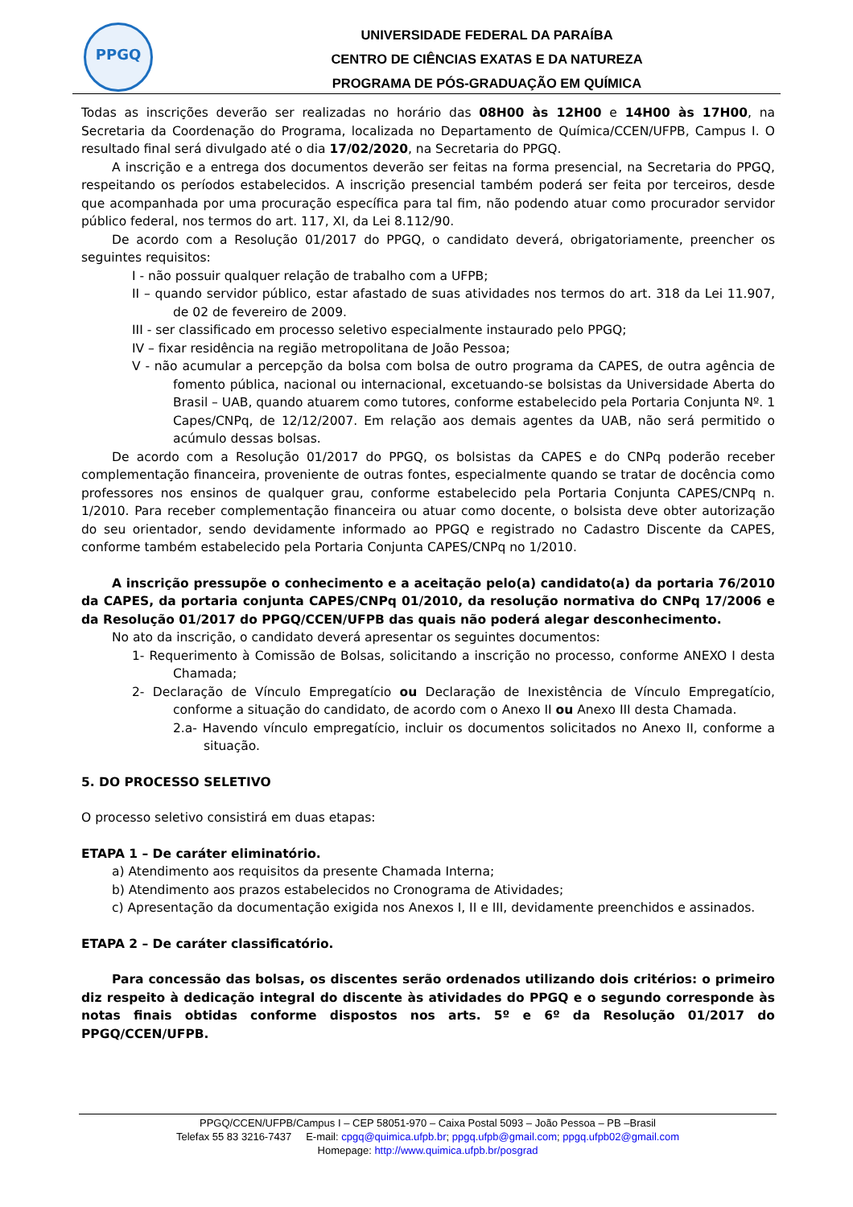PPGQ
UNIVERSIDADE FEDERAL DA PARAÍBA
CENTRO DE CIÊNCIAS EXATAS E DA NATUREZA
PROGRAMA DE PÓS-GRADUAÇÃO EM QUÍMICA
Todas as inscrições deverão ser realizadas no horário das 08H00 às 12H00 e 14H00 às 17H00, na Secretaria da Coordenação do Programa, localizada no Departamento de Química/CCEN/UFPB, Campus I. O resultado final será divulgado até o dia 17/02/2020, na Secretaria do PPGQ.
A inscrição e a entrega dos documentos deverão ser feitas na forma presencial, na Secretaria do PPGQ, respeitando os períodos estabelecidos. A inscrição presencial também poderá ser feita por terceiros, desde que acompanhada por uma procuração específica para tal fim, não podendo atuar como procurador servidor público federal, nos termos do art. 117, XI, da Lei 8.112/90.
De acordo com a Resolução 01/2017 do PPGQ, o candidato deverá, obrigatoriamente, preencher os seguintes requisitos:
I - não possuir qualquer relação de trabalho com a UFPB;
II – quando servidor público, estar afastado de suas atividades nos termos do art. 318 da Lei 11.907, de 02 de fevereiro de 2009.
III - ser classificado em processo seletivo especialmente instaurado pelo PPGQ;
IV – fixar residência na região metropolitana de João Pessoa;
V - não acumular a percepção da bolsa com bolsa de outro programa da CAPES, de outra agência de fomento pública, nacional ou internacional, excetuando-se bolsistas da Universidade Aberta do Brasil – UAB, quando atuarem como tutores, conforme estabelecido pela Portaria Conjunta Nº. 1 Capes/CNPq, de 12/12/2007. Em relação aos demais agentes da UAB, não será permitido o acúmulo dessas bolsas.
De acordo com a Resolução 01/2017 do PPGQ, os bolsistas da CAPES e do CNPq poderão receber complementação financeira, proveniente de outras fontes, especialmente quando se tratar de docência como professores nos ensinos de qualquer grau, conforme estabelecido pela Portaria Conjunta CAPES/CNPq n. 1/2010. Para receber complementação financeira ou atuar como docente, o bolsista deve obter autorização do seu orientador, sendo devidamente informado ao PPGQ e registrado no Cadastro Discente da CAPES, conforme também estabelecido pela Portaria Conjunta CAPES/CNPq no 1/2010.
A inscrição pressupõe o conhecimento e a aceitação pelo(a) candidato(a) da portaria 76/2010 da CAPES, da portaria conjunta CAPES/CNPq 01/2010, da resolução normativa do CNPq 17/2006 e da Resolução 01/2017 do PPGQ/CCEN/UFPB das quais não poderá alegar desconhecimento.
No ato da inscrição, o candidato deverá apresentar os seguintes documentos:
1- Requerimento à Comissão de Bolsas, solicitando a inscrição no processo, conforme ANEXO I desta Chamada;
2- Declaração de Vínculo Empregatício ou Declaração de Inexistência de Vínculo Empregatício, conforme a situação do candidato, de acordo com o Anexo II ou Anexo III desta Chamada.
2.a- Havendo vínculo empregatício, incluir os documentos solicitados no Anexo II, conforme a situação.
5. DO PROCESSO SELETIVO
O processo seletivo consistirá em duas etapas:
ETAPA 1 – De caráter eliminatório.
a) Atendimento aos requisitos da presente Chamada Interna;
b) Atendimento aos prazos estabelecidos no Cronograma de Atividades;
c) Apresentação da documentação exigida nos Anexos I, II e III, devidamente preenchidos e assinados.
ETAPA 2 – De caráter classificatório.
Para concessão das bolsas, os discentes serão ordenados utilizando dois critérios: o primeiro diz respeito à dedicação integral do discente às atividades do PPGQ e o segundo corresponde às notas finais obtidas conforme dispostos nos arts. 5º e 6º da Resolução 01/2017 do PPGQ/CCEN/UFPB.
PPGQ/CCEN/UFPB/Campus I – CEP 58051-970 – Caixa Postal 5093 – João Pessoa – PB –Brasil
Telefax 55 83 3216-7437 E-mail: cpgq@quimica.ufpb.br; ppgq.ufpb@gmail.com; ppgq.ufpb02@gmail.com
Homepage: http://www.quimica.ufpb.br/posgrad